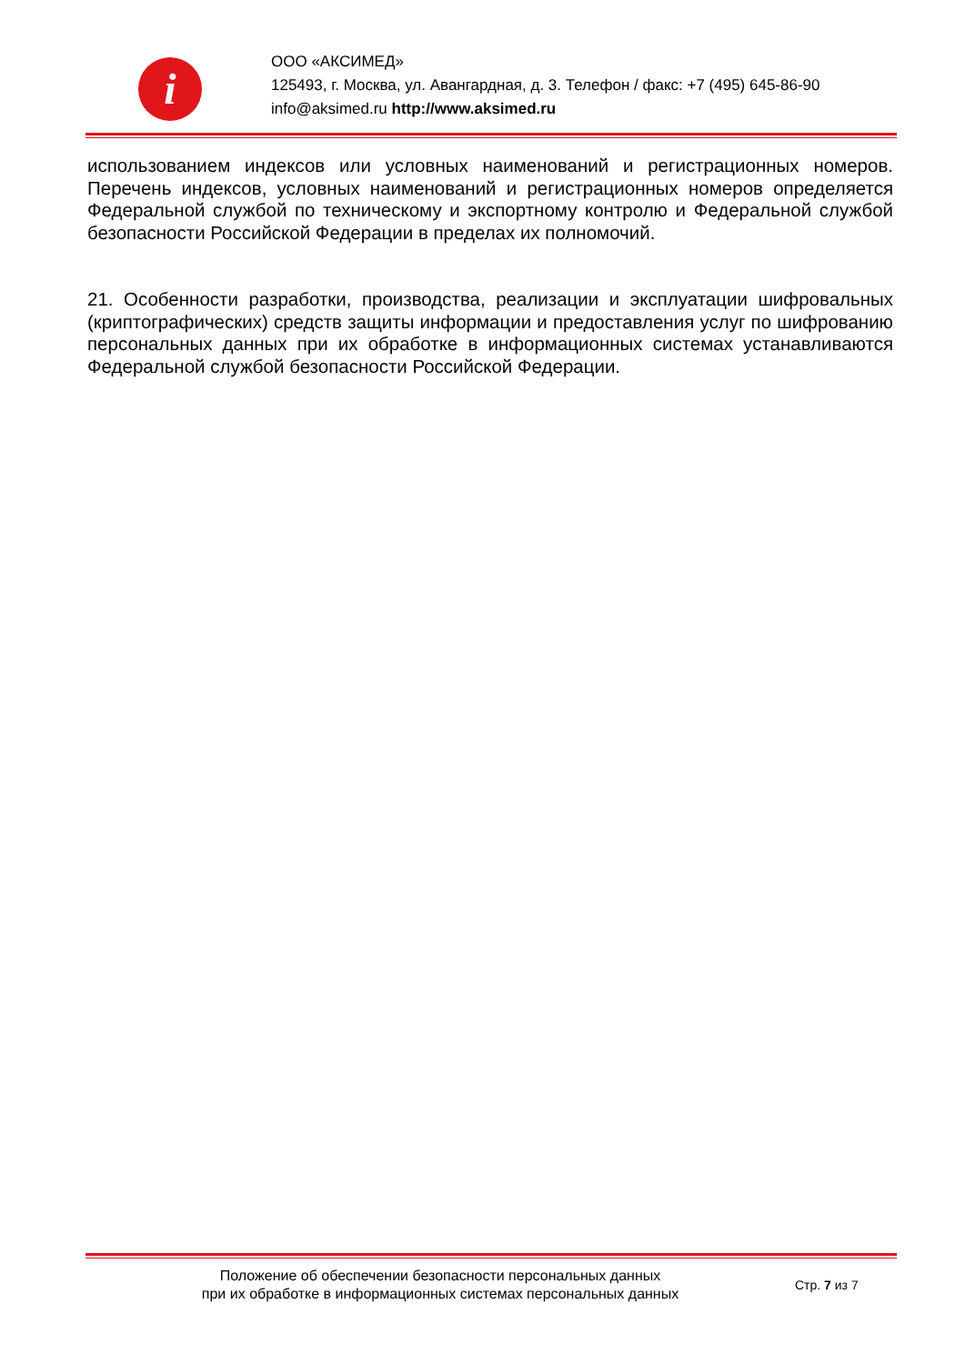i
ООО «АКСИМЕД»
125493, г. Москва, ул. Авангардная, д. 3. Телефон / факс: +7 (495) 645-86-90
info@aksimed.ru http://www.aksimed.ru
использованием индексов или условных наименований и регистрационных номеров. Перечень индексов, условных наименований и регистрационных номеров определяется Федеральной службой по техническому и экспортному контролю и Федеральной службой безопасности Российской Федерации в пределах их полномочий.
21. Особенности разработки, производства, реализации и эксплуатации шифровальных (криптографических) средств защиты информации и предоставления услуг по шифрованию персональных данных при их обработке в информационных системах устанавливаются Федеральной службой безопасности Российской Федерации.
Положение об обеспечении безопасности персональных данных
при их обработке в информационных системах персональных данных
Стр. 7 из 7